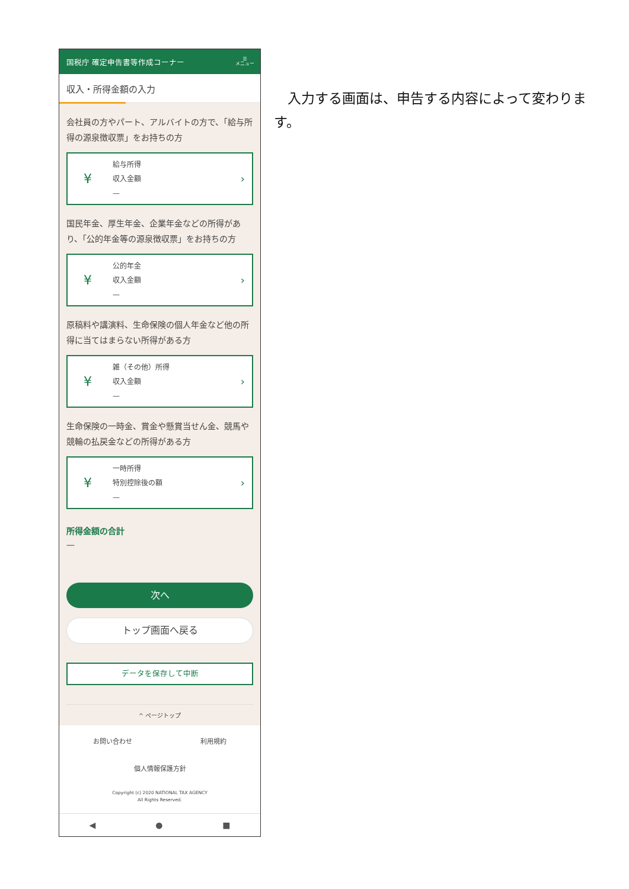国税庁 確定申告書等作成コーナー ☰
メニュー
収入・所得金額の入力
会社員の方やパート、アルバイトの方で、「給与所得の源泉徴収票」をお持ちの方
¥
給与所得
収入金額
—
›
国民年金、厚生年金、企業年金などの所得があり、「公的年金等の源泉徴収票」をお持ちの方
¥
公的年金
収入金額
—
›
原稿料や講演料、生命保険の個人年金など他の所得に当てはまらない所得がある方
¥
雑（その他）所得
収入金額
—
›
生命保険の一時金、賞金や懸賞当せん金、競馬や競輪の払戻金などの所得がある方
¥
一時所得
特別控除後の額
—
›
所得金額の合計
—
次へ
トップ画面へ戻る
データを保存して中断
^ ページトップ
お問い合わせ 利用規約
個人情報保護方針
Copyright (c) 2020 NATIONAL TAX AGENCY
All Rights Reserved.
◀ ● ■
入力する画面は、申告する内容によって変わります。